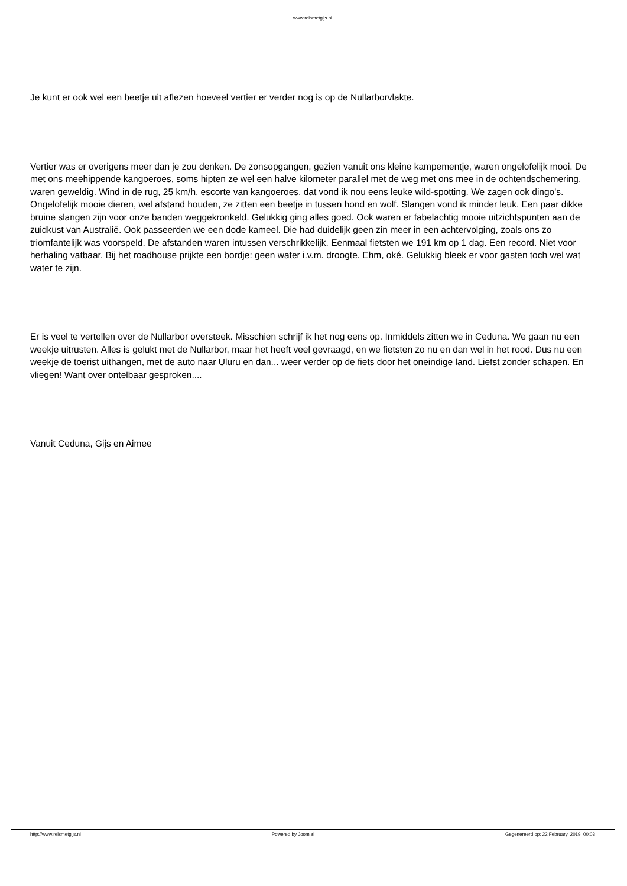www.reismetgijs.nl
Je kunt er ook wel een beetje uit aflezen hoeveel vertier er verder nog is op de Nullarborvlakte.
Vertier was er overigens meer dan je zou denken. De zonsopgangen, gezien vanuit ons kleine kampementje, waren ongelofelijk mooi. De met ons meehippende kangoeroes, soms hipten ze wel een halve kilometer parallel met de weg met ons mee in de ochtendschemering, waren geweldig. Wind in de rug, 25 km/h, escorte van kangoeroes, dat vond ik nou eens leuke wild-spotting. We zagen ook dingo's. Ongelofelijk mooie dieren, wel afstand houden, ze zitten een beetje in tussen hond en wolf. Slangen vond ik minder leuk. Een paar dikke bruine slangen zijn voor onze banden weggekronkeld. Gelukkig ging alles goed. Ook waren er fabelachtig mooie uitzichtspunten aan de zuidkust van Australië. Ook passeerden we een dode kameel. Die had duidelijk geen zin meer in een achtervolging, zoals ons zo triomfantelijk was voorspeld. De afstanden waren intussen verschrikkelijk. Eenmaal fietsten we 191 km op 1 dag. Een record. Niet voor herhaling vatbaar. Bij het roadhouse prijkte een bordje: geen water i.v.m. droogte. Ehm, oké. Gelukkig bleek er voor gasten toch wel wat water te zijn.
Er is veel te vertellen over de Nullarbor oversteek. Misschien schrijf ik het nog eens op. Inmiddels zitten we in Ceduna. We gaan nu een weekje uitrusten. Alles is gelukt met de Nullarbor, maar het heeft veel gevraagd, en we fietsten zo nu en dan wel in het rood. Dus nu een weekje de toerist uithangen, met de auto naar Uluru en dan... weer verder op de fiets door het oneindige land. Liefst zonder schapen. En vliegen! Want over ontelbaar gesproken....
Vanuit Ceduna, Gijs en Aimee
http://www.reismetgijs.nl Powered by Joomla! Gegenereerd op: 22 February, 2019, 00:03